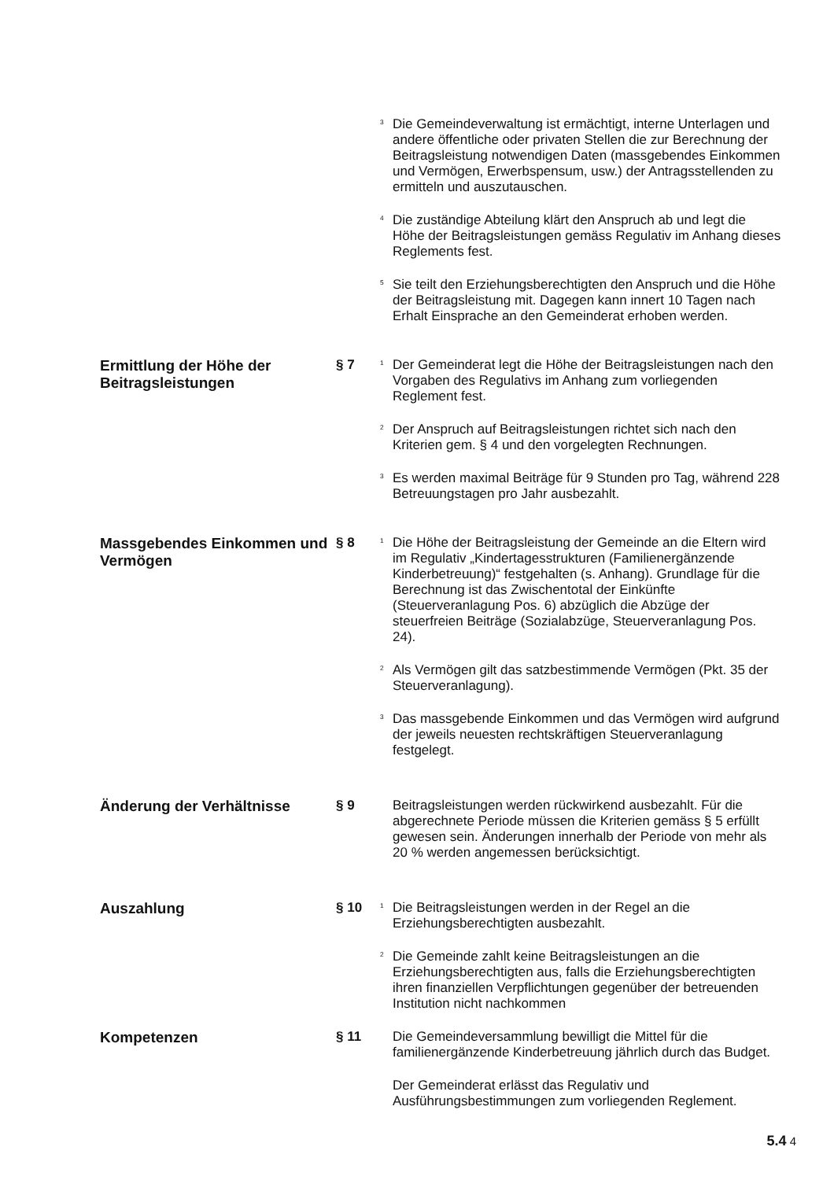<sup>3</sup>
Die Gemeindeverwaltung ist ermächtigt, interne Unterlagen und andere öffentliche oder privaten Stellen die zur Berechnung der Beitragsleistung notwendigen Daten (massgebendes Einkommen und Vermögen, Erwerbspensum, usw.) der Antragsstellenden zu ermitteln und auszutauschen.
<sup>4</sup>
Die zuständige Abteilung klärt den Anspruch ab und legt die Höhe der Beitragsleistungen gemäss Regulativ im Anhang dieses Reglements fest.
<sup>5</sup>
Sie teilt den Erziehungsberechtigten den Anspruch und die Höhe der Beitragsleistung mit. Dagegen kann innert 10 Tagen nach Erhalt Einsprache an den Gemeinderat erhoben werden.
Ermittlung der Höhe der Beitragsleistungen
§ 7
<sup>1</sup>
Der Gemeinderat legt die Höhe der Beitragsleistungen nach den Vorgaben des Regulativs im Anhang zum vorliegenden Reglement fest.
<sup>2</sup>
Der Anspruch auf Beitragsleistungen richtet sich nach den Kriterien gem. § 4 und den vorgelegten Rechnungen.
<sup>3</sup>
Es werden maximal Beiträge für 9 Stunden pro Tag, während 228 Betreuungstagen pro Jahr ausbezahlt.
Massgebendes Einkommen und Vermögen
§ 8
<sup>1</sup>
Die Höhe der Beitragsleistung der Gemeinde an die Eltern wird im Regulativ „Kindertagesstrukturen (Familienergänzende Kinderbetreuung)“ festgehalten (s. Anhang). Grundlage für die Berechnung ist das Zwischentotal der Einkünfte (Steuerveranlagung Pos. 6) abzüglich die Abzüge der steuerfreien Beiträge (Sozialabzüge, Steuerveranlagung Pos. 24).
<sup>2</sup>
Als Vermögen gilt das satzbestimmende Vermögen (Pkt. 35 der Steuerveranlagung).
<sup>3</sup>
Das massgebende Einkommen und das Vermögen wird aufgrund der jeweils neuesten rechtskräftigen Steuerveranlagung festgelegt.
Änderung der Verhältnisse
§ 9 Beitragsleistungen werden rückwirkend ausbezahlt. Für die abgerechnete Periode müssen die Kriterien gemäss § 5 erfüllt gewesen sein. Änderungen innerhalb der Periode von mehr als 20 % werden angemessen berücksichtigt.
Auszahlung
§ 10
<sup>1</sup>
Die Beitragsleistungen werden in der Regel an die Erziehungsberechtigten ausbezahlt.
<sup>2</sup>
Die Gemeinde zahlt keine Beitragsleistungen an die Erziehungsberechtigten aus, falls die Erziehungsberechtigten ihren finanziellen Verpflichtungen gegenüber der betreuenden Institution nicht nachkommen
Kompetenzen
§ 11 Die Gemeindeversammlung bewilligt die Mittel für die familienergänzende Kinderbetreuung jährlich durch das Budget.
Der Gemeinderat erlässt das Regulativ und Ausführungsbestimmungen zum vorliegenden Reglement.
5.4 4